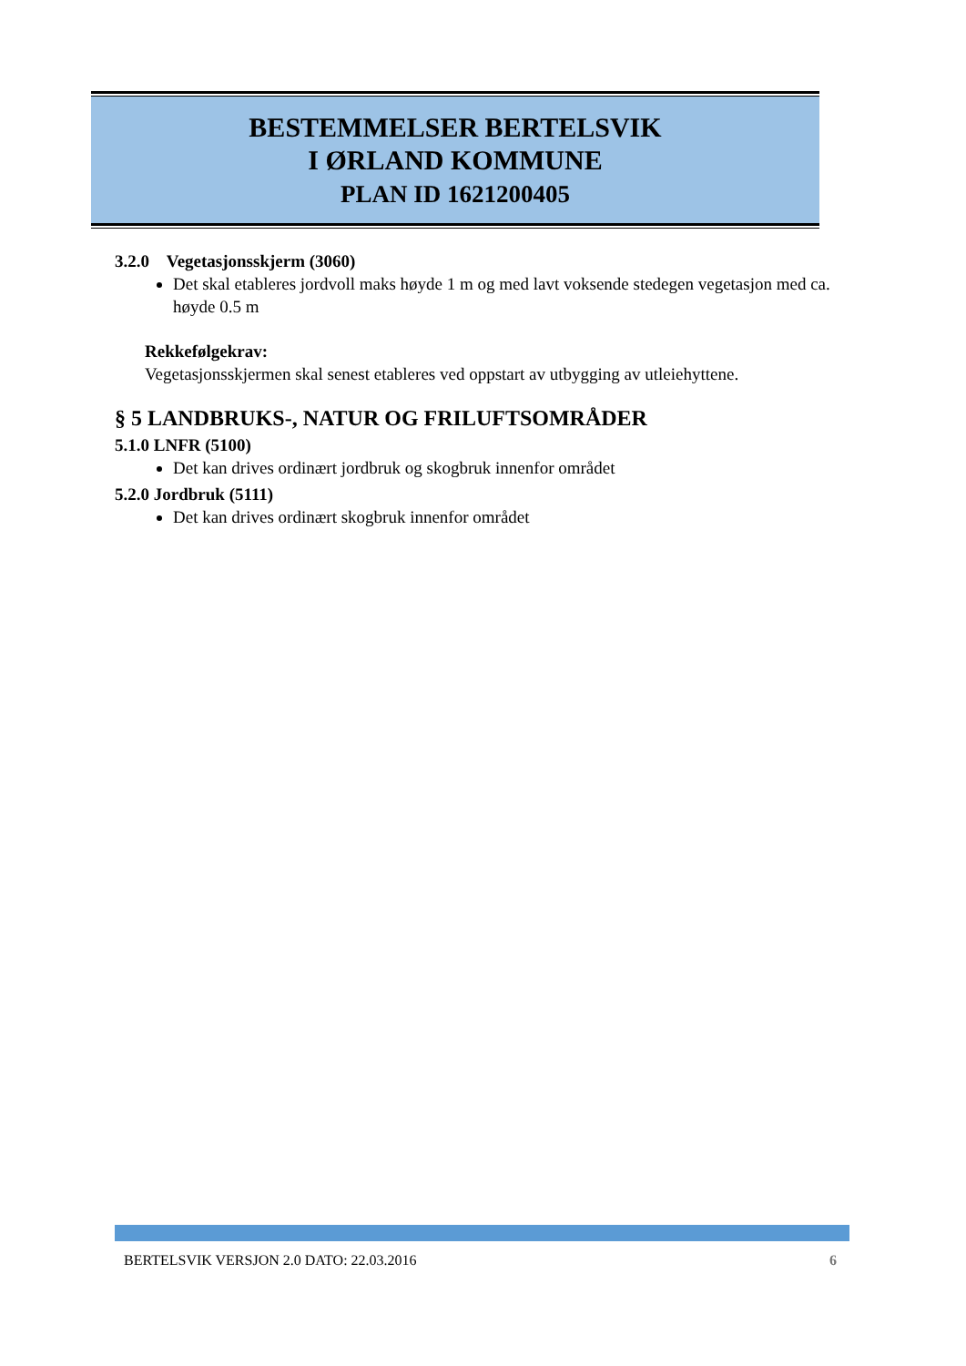BESTEMMELSER BERTELSVIK
I ØRLAND KOMMUNE
PLAN ID 1621200405
3.2.0 Vegetasjonsskjerm (3060)
Det skal etableres jordvoll maks høyde 1 m og med lavt voksende stedegen vegetasjon med ca. høyde 0.5 m
Rekkefølgekrav:
Vegetasjonsskjermen skal senest etableres ved oppstart av utbygging av utleiehyttene.
§ 5 LANDBRUKS-, NATUR OG FRILUFTSOMRÅDER
5.1.0 LNFR (5100)
Det kan drives ordinært jordbruk og skogbruk innenfor området
5.2.0 Jordbruk (5111)
Det kan drives ordinært skogbruk innenfor området
BERTELSVIK VERSJON 2.0 DATO: 22.03.2016 6